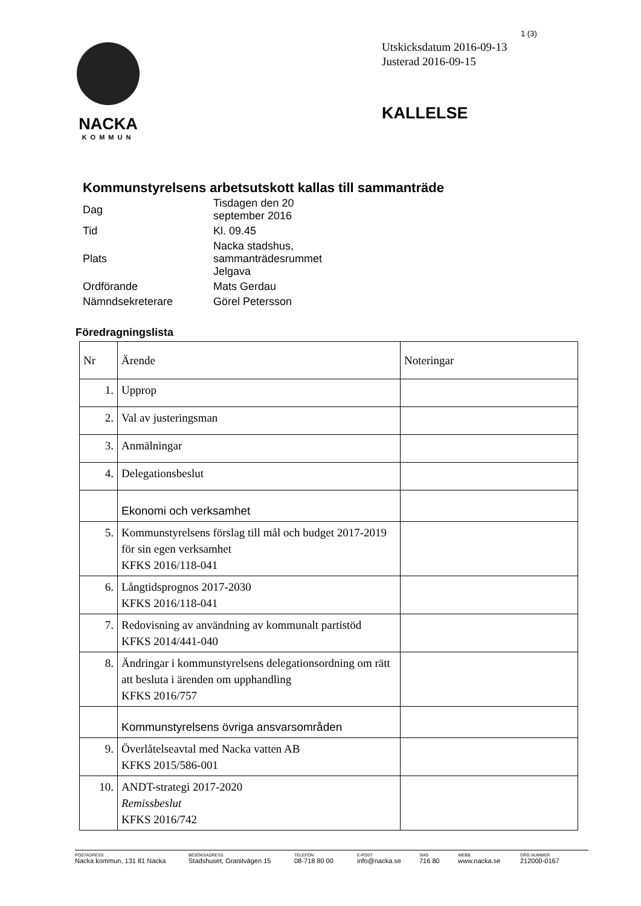1 (3)
NACKA
KOMMUN
Utskicksdatum 2016-09-13
Justerad 2016-09-15
KALLELSE
Kommunstyrelsens arbetsutskott kallas till sammanträde
| Dag | Tisdagen den 20 september 2016 |
| Tid | Kl. 09.45 |
| Plats | Nacka stadshus, sammanträdesrummet Jelgava |
| Ordförande | Mats Gerdau |
| Nämndsekreterare | Görel Petersson |
Föredragningslista
| Nr | Ärende | Noteringar |
| --- | --- | --- |
| 1. | Upprop | |
| 2. | Val av justeringsman | |
| 3. | Anmälningar | |
| 4. | Delegationsbeslut | |
| | Ekonomi och verksamhet | |
| 5. | Kommunstyrelsens förslag till mål och budget 2017-2019 för sin egen verksamhet KFKS 2016/118-041 | |
| 6. | Långtidsprognos 2017-2030 KFKS 2016/118-041 | |
| 7. | Redovisning av användning av kommunalt partistöd KFKS 2014/441-040 | |
| 8. | Ändringar i kommunstyrelsens delegationsordning om rätt att besluta i ärenden om upphandling KFKS 2016/757 | |
| | Kommunstyrelsens övriga ansvarsområden | |
| 9. | Överlåtelseavtal med Nacka vatten AB KFKS 2015/586-001 | |
| 10. | ANDT-strategi 2017-2020 Remissbeslut KFKS 2016/742 | |
POSTADRESS
Nacka kommun, 131 81 Nacka
BESÖKSADRESS
Stadshuset, Granitvägen 15
TELEFON
08-718 80 00
E-POST
info@nacka.se
SMS
716 80
WEBB
www.nacka.se
ORG.NUMMER
212000-0167